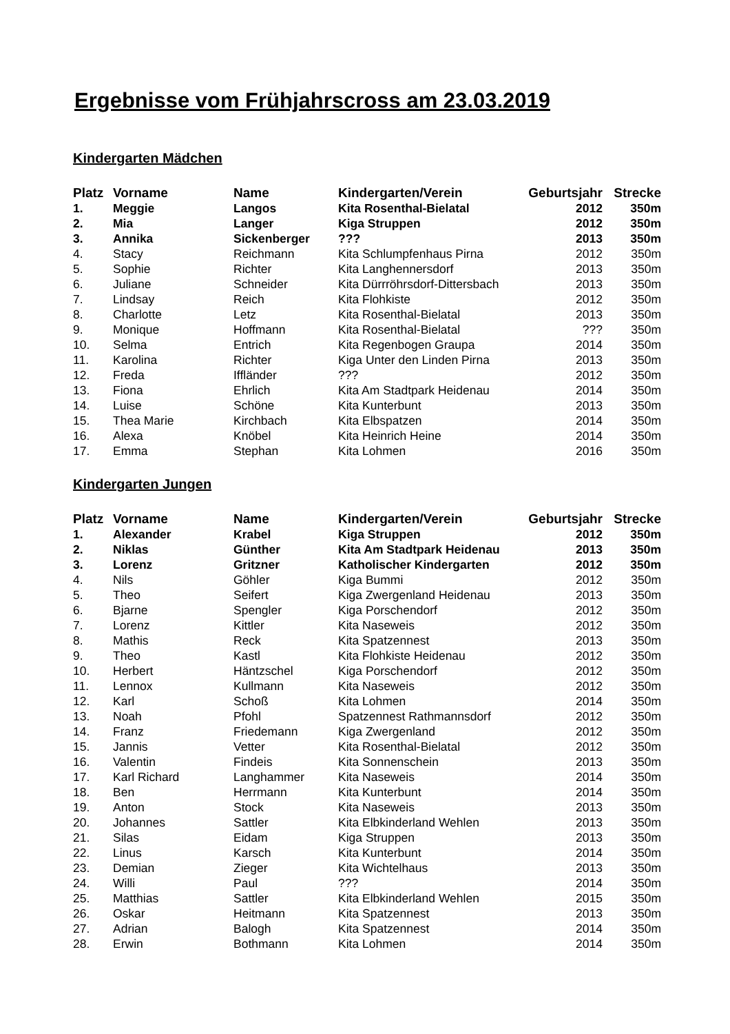Ergebnisse vom Frühjahrscross am 23.03.2019
Kindergarten Mädchen
| Platz | Vorname | Name | Kindergarten/Verein | Geburtsjahr | Strecke |
| --- | --- | --- | --- | --- | --- |
| 1. | Meggie | Langos | Kita Rosenthal-Bielatal | 2012 | 350m |
| 2. | Mia | Langer | Kiga Struppen | 2012 | 350m |
| 3. | Annika | Sickenberger | ??? | 2013 | 350m |
| 4. | Stacy | Reichmann | Kita Schlumpfenhaus Pirna | 2012 | 350m |
| 5. | Sophie | Richter | Kita Langhennersdorf | 2013 | 350m |
| 6. | Juliane | Schneider | Kita Dürrröhrsdorf-Dittersbach | 2013 | 350m |
| 7. | Lindsay | Reich | Kita Flohkiste | 2012 | 350m |
| 8. | Charlotte | Letz | Kita Rosenthal-Bielatal | 2013 | 350m |
| 9. | Monique | Hoffmann | Kita Rosenthal-Bielatal | ??? | 350m |
| 10. | Selma | Entrich | Kita Regenbogen Graupa | 2014 | 350m |
| 11. | Karolina | Richter | Kiga Unter den Linden Pirna | 2013 | 350m |
| 12. | Freda | Iffländer | ??? | 2012 | 350m |
| 13. | Fiona | Ehrlich | Kita Am Stadtpark Heidenau | 2014 | 350m |
| 14. | Luise | Schöne | Kita Kunterbunt | 2013 | 350m |
| 15. | Thea Marie | Kirchbach | Kita Elbspatzen | 2014 | 350m |
| 16. | Alexa | Knöbel | Kita Heinrich Heine | 2014 | 350m |
| 17. | Emma | Stephan | Kita Lohmen | 2016 | 350m |
Kindergarten Jungen
| Platz | Vorname | Name | Kindergarten/Verein | Geburtsjahr | Strecke |
| --- | --- | --- | --- | --- | --- |
| 1. | Alexander | Krabel | Kiga Struppen | 2012 | 350m |
| 2. | Niklas | Günther | Kita Am Stadtpark Heidenau | 2013 | 350m |
| 3. | Lorenz | Gritzner | Katholischer Kindergarten | 2012 | 350m |
| 4. | Nils | Göhler | Kiga Bummi | 2012 | 350m |
| 5. | Theo | Seifert | Kiga Zwergenland Heidenau | 2013 | 350m |
| 6. | Bjarne | Spengler | Kiga Porschendorf | 2012 | 350m |
| 7. | Lorenz | Kittler | Kita Naseweis | 2012 | 350m |
| 8. | Mathis | Reck | Kita Spatzennest | 2013 | 350m |
| 9. | Theo | Kastl | Kita Flohkiste Heidenau | 2012 | 350m |
| 10. | Herbert | Häntzschel | Kiga Porschendorf | 2012 | 350m |
| 11. | Lennox | Kullmann | Kita Naseweis | 2012 | 350m |
| 12. | Karl | Schoß | Kita Lohmen | 2014 | 350m |
| 13. | Noah | Pfohl | Spatzennest Rathmannsdorf | 2012 | 350m |
| 14. | Franz | Friedemann | Kiga Zwergenland | 2012 | 350m |
| 15. | Jannis | Vetter | Kita Rosenthal-Bielatal | 2012 | 350m |
| 16. | Valentin | Findeis | Kita Sonnenschein | 2013 | 350m |
| 17. | Karl Richard | Langhammer | Kita Naseweis | 2014 | 350m |
| 18. | Ben | Herrmann | Kita Kunterbunt | 2014 | 350m |
| 19. | Anton | Stock | Kita Naseweis | 2013 | 350m |
| 20. | Johannes | Sattler | Kita Elbkinderland Wehlen | 2013 | 350m |
| 21. | Silas | Eidam | Kiga Struppen | 2013 | 350m |
| 22. | Linus | Karsch | Kita Kunterbunt | 2014 | 350m |
| 23. | Demian | Zieger | Kita Wichtelhaus | 2013 | 350m |
| 24. | Willi | Paul | ??? | 2014 | 350m |
| 25. | Matthias | Sattler | Kita Elbkinderland Wehlen | 2015 | 350m |
| 26. | Oskar | Heitmann | Kita Spatzennest | 2013 | 350m |
| 27. | Adrian | Balogh | Kita Spatzennest | 2014 | 350m |
| 28. | Erwin | Bothmann | Kita Lohmen | 2014 | 350m |